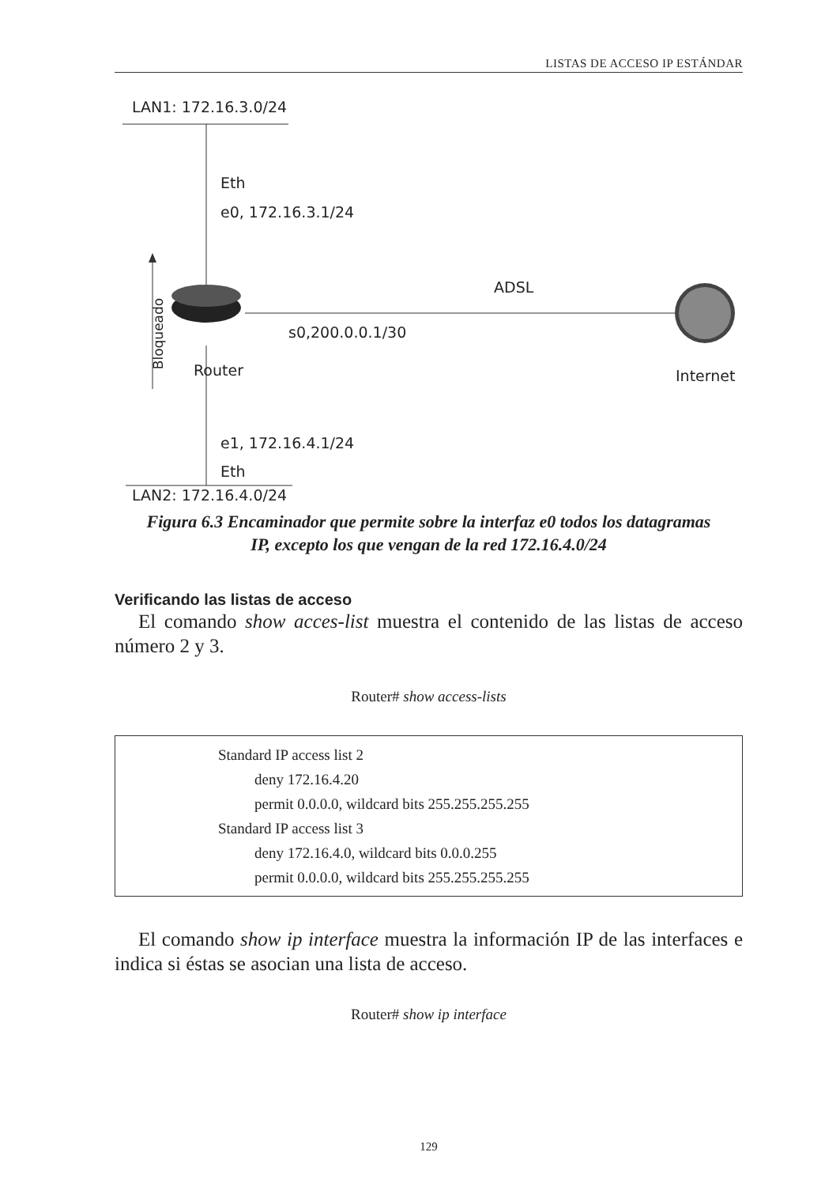LISTAS DE ACCESO IP ESTÁNDAR
LAN1: 172.16.3.0/24
Eth
e0, 172.16.3.1/24
ADSL
s0,200.0.0.1/30 Bloqueado
Router Internet
e1, 172.16.4.1/24
Eth
LAN2: 172.16.4.0/24
Figura 6.3 Encaminador que permite sobre la interfaz e0 todos los datagramas
IP, excepto los que vengan de la red 172.16.4.0/24
Verificando las listas de acceso
El comando show acces-list muestra el contenido de las listas de acceso número 2 y 3.
Router# show access-lists
Standard IP access list 2
deny 172.16.4.20
permit 0.0.0.0, wildcard bits 255.255.255.255
Standard IP access list 3
deny 172.16.4.0, wildcard bits 0.0.0.255
permit 0.0.0.0, wildcard bits 255.255.255.255
El comando show ip interface muestra la información IP de las interfaces e indica si éstas se asocian una lista de acceso.
Router# show ip interface
129